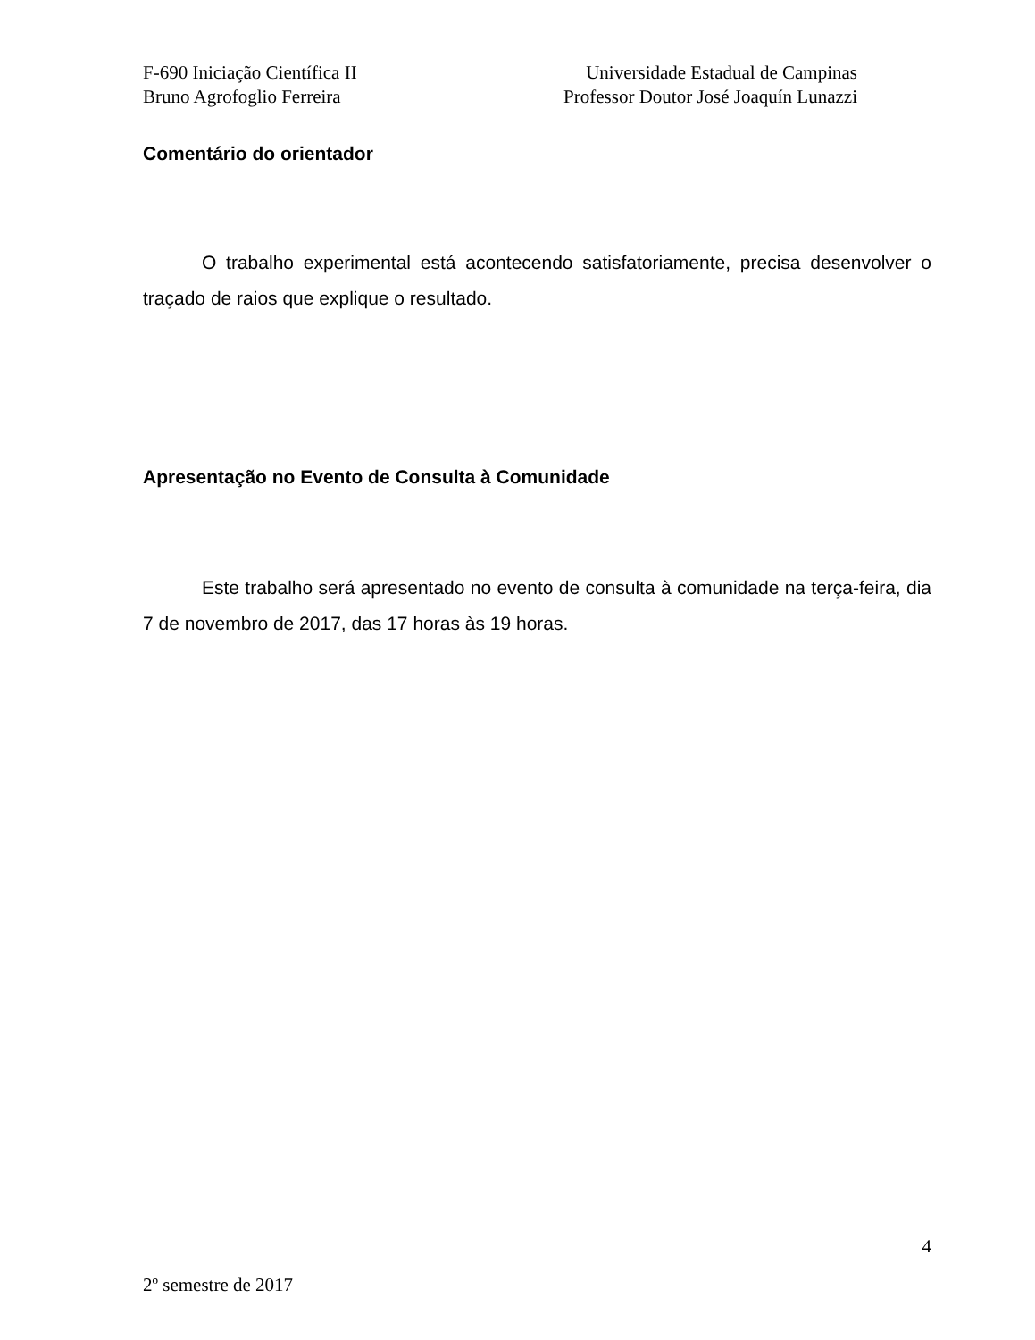F-690 Iniciação Científica II
Bruno Agrofoglio Ferreira
Universidade Estadual de Campinas
Professor Doutor José Joaquín Lunazzi
Comentário do orientador
O trabalho experimental está acontecendo satisfatoriamente, precisa desenvolver o traçado de raios que explique o resultado.
Apresentação no Evento de Consulta à Comunidade
Este trabalho será apresentado no evento de consulta à comunidade na terça-feira, dia 7 de novembro de 2017, das 17 horas às 19 horas.
4
2º semestre de 2017